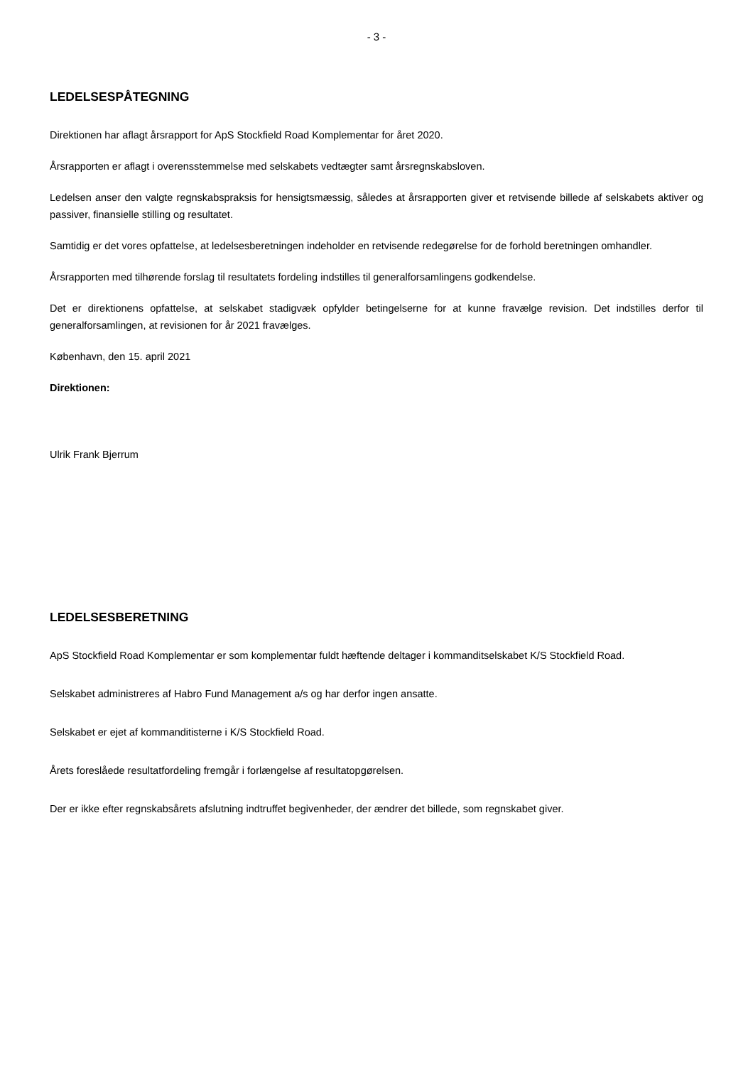- 3 -
LEDELSESPÅTEGNING
Direktionen har aflagt årsrapport for ApS Stockfield Road Komplementar for året 2020.
Årsrapporten er aflagt i overensstemmelse med selskabets vedtægter samt årsregnskabsloven.
Ledelsen anser den valgte regnskabspraksis for hensigtsmæssig, således at årsrapporten giver et retvisende billede af selskabets aktiver og passiver, finansielle stilling og resultatet.
Samtidig er det vores opfattelse, at ledelsesberetningen indeholder en retvisende redegørelse for de forhold beretningen omhandler.
Årsrapporten med tilhørende forslag til resultatets fordeling indstilles til generalforsamlingens godkendelse.
Det er direktionens opfattelse, at selskabet stadigvæk opfylder betingelserne for at kunne fravælge revision. Det indstilles derfor til generalforsamlingen, at revisionen for år 2021 fravælges.
København, den 15. april 2021
Direktionen:
Ulrik Frank Bjerrum
LEDELSESBERETNING
ApS Stockfield Road Komplementar er som komplementar fuldt hæftende deltager i kommanditselskabet K/S Stockfield Road.
Selskabet administreres af Habro Fund Management a/s og har derfor ingen ansatte.
Selskabet er ejet af kommanditisterne i K/S Stockfield Road.
Årets foreslåede resultatfordeling fremgår i forlængelse af resultatopgørelsen.
Der er ikke efter regnskabsårets afslutning indtruffet begivenheder, der ændrer det billede, som regnskabet giver.